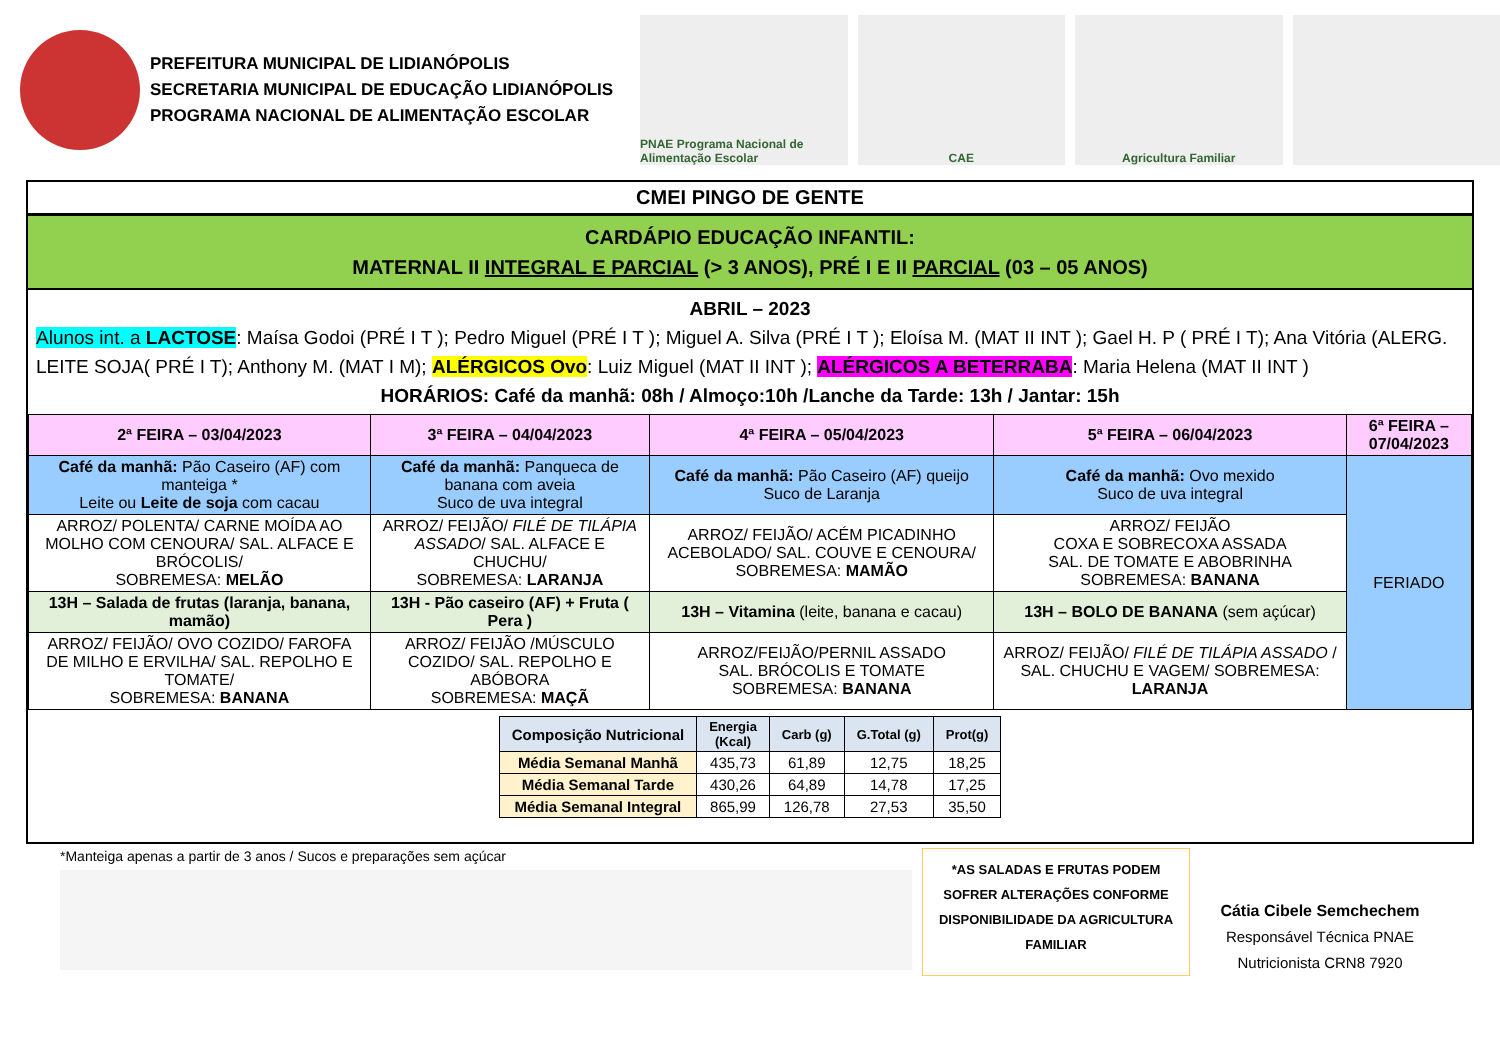PREFEITURA MUNICIPAL DE LIDIANÓPOLIS
SECRETARIA MUNICIPAL DE EDUCAÇÃO LIDIANÓPOLIS
PROGRAMA NACIONAL DE ALIMENTAÇÃO ESCOLAR
PNAE Programa Nacional de Alimentação Escolar
CAE Agricultura Familiar
CMEI PINGO DE GENTE
CARDÁPIO EDUCAÇÃO INFANTIL:
MATERNAL II INTEGRAL E PARCIAL (> 3 ANOS), PRÉ I E II PARCIAL (03 – 05 ANOS)
ABRIL – 2023
Alunos int. a LACTOSE: Maísa Godoi (PRÉ I T ); Pedro Miguel (PRÉ I T ); Miguel A. Silva (PRÉ I T ); Eloísa M. (MAT II INT ); Gael H. P ( PRÉ I T); Ana Vitória (ALERG. LEITE SOJA( PRÉ I T); Anthony M. (MAT I M); ALÉRGICOS Ovo: Luiz Miguel (MAT II INT ); ALÉRGICOS A BETERRABA: Maria Helena (MAT II INT )
HORÁRIOS: Café da manhã: 08h / Almoço:10h /Lanche da Tarde: 13h / Jantar: 15h
| 2ª FEIRA – 03/04/2023 | 3ª FEIRA – 04/04/2023 | 4ª FEIRA – 05/04/2023 | 5ª FEIRA – 06/04/2023 | 6ª FEIRA – 07/04/2023 |
| --- | --- | --- | --- | --- |
| Café da manhã: Pão Caseiro (AF) com manteiga * Leite ou Leite de soja com cacau | Café da manhã: Panqueca de banana com aveia Suco de uva integral | Café da manhã: Pão Caseiro (AF) queijo Suco de Laranja | Café da manhã: Ovo mexido Suco de uva integral | FERIADO |
| ARROZ/ POLENTA/ CARNE MOÍDA AO MOLHO COM CENOURA/ SAL. ALFACE E BRÓCOLIS/ SOBREMESA: MELÃO | ARROZ/ FEIJÃO/ FILÉ DE TILÁPIA ASSADO / SAL. ALFACE E CHUCHU/ SOBREMESA: LARANJA | ARROZ/ FEIJÃO/ ACÉM PICADINHO ACEBOLADO/ SAL. COUVE E CENOURA/ SOBREMESA: MAMÃO | ARROZ/ FEIJÃO COXA E SOBRECOXA ASSADA SAL. DE TOMATE E ABOBRINHA SOBREMESA: BANANA | |
| 13H – Salada de frutas (laranja, banana, mamão) | 13H - Pão caseiro (AF) + Fruta ( Pera ) | 13H – Vitamina (leite, banana e cacau) | 13H – BOLO DE BANANA (sem açúcar) | |
| ARROZ/ FEIJÃO/ OVO COZIDO/ FAROFA DE MILHO E ERVILHA/ SAL. REPOLHO E TOMATE/ SOBREMESA: BANANA | ARROZ/ FEIJÃO /MÚSCULO COZIDO/ SAL. REPOLHO E ABÓBORA SOBREMESA: MAÇÃ | ARROZ/FEIJÃO/PERNIL ASSADO SAL. BRÓCOLIS E TOMATE SOBREMESA: BANANA | ARROZ/ FEIJÃO/ FILÉ DE TILÁPIA ASSADO / SAL. CHUCHU E VAGEM/ SOBREMESA: LARANJA | |
| Composição Nutricional | Energia (Kcal) | Carb (g) | G.Total (g) | Prot(g) |
| --- | --- | --- | --- | --- |
| Média Semanal Manhã | 435,73 | 61,89 | 12,75 | 18,25 |
| Média Semanal Tarde | 430,26 | 64,89 | 14,78 | 17,25 |
| Média Semanal Integral | 865,99 | 126,78 | 27,53 | 35,50 |
*Manteiga apenas a partir de 3 anos / Sucos e preparações sem açúcar
*AS SALADAS E FRUTAS PODEM SOFRER ALTERAÇÕES CONFORME DISPONIBILIDADE DA AGRICULTURA FAMILIAR
Cátia Cibele Semchechem
Responsável Técnica PNAE
Nutricionista CRN8 7920